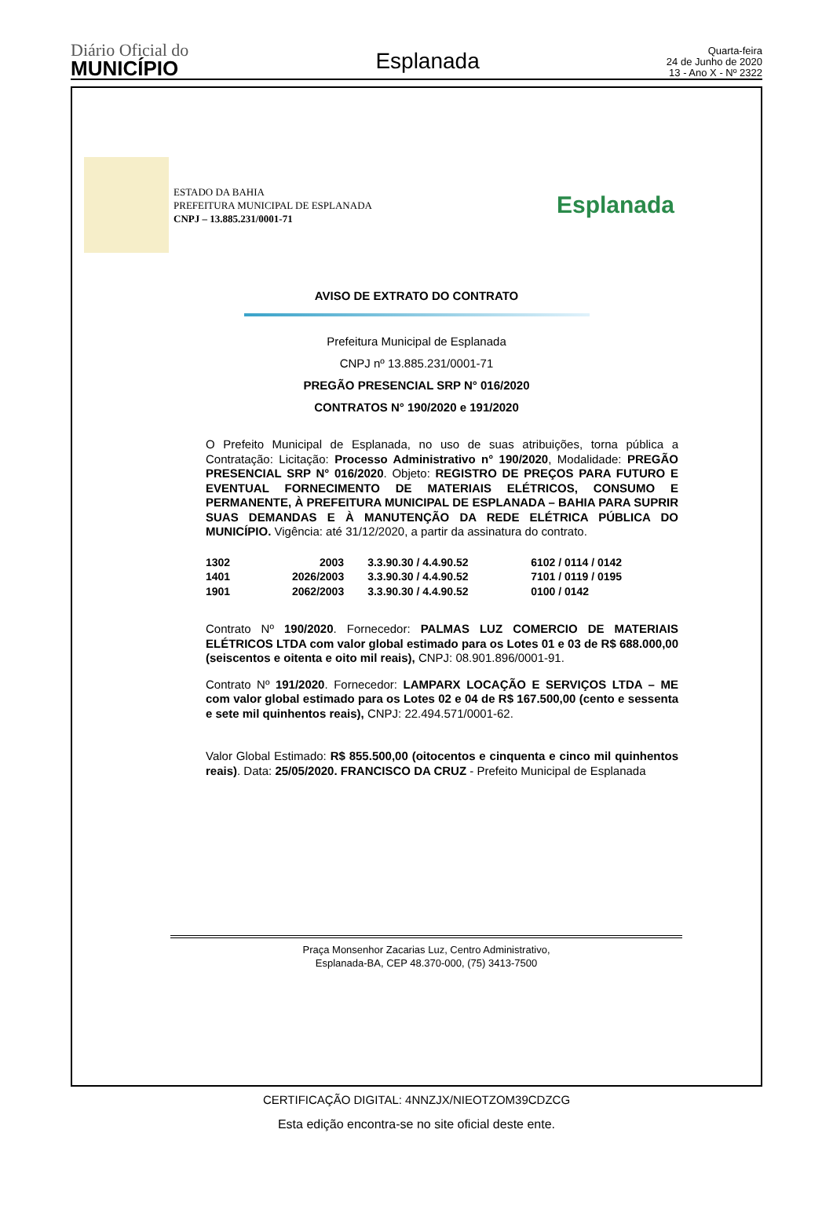Diário Oficial do
MUNICÍPIO
Esplanada
Quarta-feira
24 de Junho de 2020
13 - Ano X - Nº 2322
ESTADO DA BAHIA
PREFEITURA MUNICIPAL DE ESPLANADA
CNPJ – 13.885.231/0001-71
Esplanada
AVISO DE EXTRATO DO CONTRATO
Prefeitura Municipal de Esplanada
CNPJ nº 13.885.231/0001-71
PREGÃO PRESENCIAL SRP N° 016/2020
CONTRATOS N° 190/2020 e 191/2020
O Prefeito Municipal de Esplanada, no uso de suas atribuições, torna pública a Contratação: Licitação: Processo Administrativo n° 190/2020, Modalidade: PREGÃO PRESENCIAL SRP N° 016/2020. Objeto: REGISTRO DE PREÇOS PARA FUTURO E EVENTUAL FORNECIMENTO DE MATERIAIS ELÉTRICOS, CONSUMO E PERMANENTE, À PREFEITURA MUNICIPAL DE ESPLANADA – BAHIA PARA SUPRIR SUAS DEMANDAS E À MANUTENÇÃO DA REDE ELÉTRICA PÚBLICA DO MUNICÍPIO. Vigência: até 31/12/2020, a partir da assinatura do contrato.
| 1302 | 2003 | 3.3.90.30 / 4.4.90.52 | 6102 / 0114 / 0142 |
| 1401 | 2026/2003 | 3.3.90.30 / 4.4.90.52 | 7101 / 0119 / 0195 |
| 1901 | 2062/2003 | 3.3.90.30 / 4.4.90.52 | 0100 / 0142 |
Contrato Nº 190/2020. Fornecedor: PALMAS LUZ COMERCIO DE MATERIAIS ELÉTRICOS LTDA com valor global estimado para os Lotes 01 e 03 de R$ 688.000,00 (seiscentos e oitenta e oito mil reais), CNPJ: 08.901.896/0001-91.
Contrato Nº 191/2020. Fornecedor: LAMPARX LOCAÇÃO E SERVIÇOS LTDA – ME com valor global estimado para os Lotes 02 e 04 de R$ 167.500,00 (cento e sessenta e sete mil quinhentos reais), CNPJ: 22.494.571/0001-62.
Valor Global Estimado: R$ 855.500,00 (oitocentos e cinquenta e cinco mil quinhentos reais). Data: 25/05/2020. FRANCISCO DA CRUZ - Prefeito Municipal de Esplanada
Praça Monsenhor Zacarias Luz, Centro Administrativo,
Esplanada-BA, CEP 48.370-000, (75) 3413-7500
CERTIFICAÇÃO DIGITAL: 4NNZJX/NIEOTZOM39CDZCG
Esta edição encontra-se no site oficial deste ente.